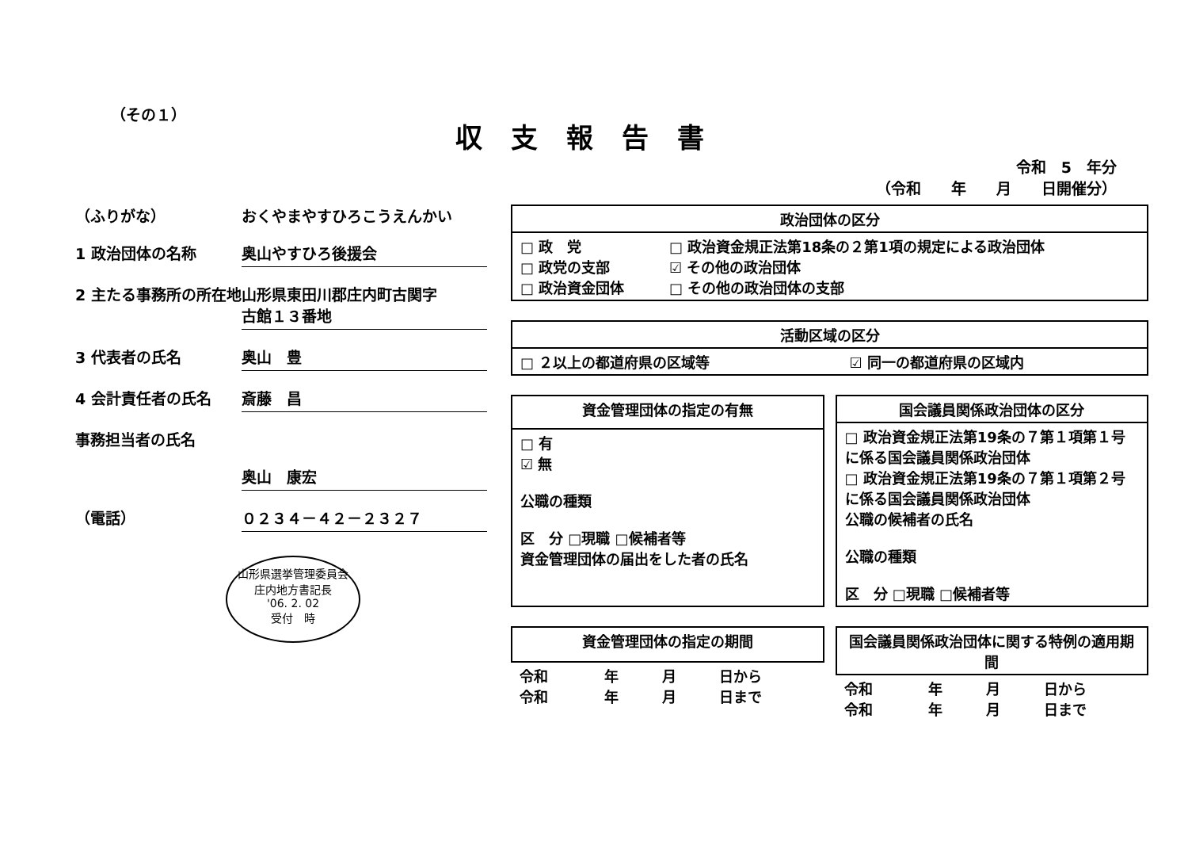（その１）
収支報告書
令和　5　年分
（令和　　年　　月　　日開催分）
（ふりがな） おくやまやすひろこうえんかい
1 政治団体の名称 奥山やすひろ後援会
2 主たる事務所の所在地
山形県東田川郡庄内町古関字
古館１３番地
3 代表者の氏名 奥山　豊
4 会計責任者の氏名 斎藤　昌
事務担当者の氏名
奥山　康宏
（電話） ０２３４－４２－２３２７
山形県選挙管理委員会
庄内地方書記長
'06. 2. 02
受付　時
| 政治団体の区分 | |
| --- | --- |
| □ 政 党 □ 政党の支部 □ 政治資金団体 | □ 政治資金規正法第18条の２第1項の規定による政治団体 ☑ その他の政治団体 □ その他の政治団体の支部 |
| 活動区域の区分 | |
| --- | --- |
| □ ２以上の都道府県の区域等 | ☑ 同一の都道府県の区域内 |
| 資金管理団体の指定の有無 |
| --- |
| □ 有 ☑ 無 公職の種類 区 分 □現職 □候補者等 資金管理団体の届出をした者の氏名 |
| 国会議員関係政治団体の区分 |
| --- |
| □ 政治資金規正法第19条の７第１項第１号に係る国会議員関係政治団体 □ 政治資金規正法第19条の７第１項第２号に係る国会議員関係政治団体 公職の候補者の氏名 公職の種類 区 分 □現職 □候補者等 |
| 資金管理団体の指定の期間 | | | |
| --- | --- | --- | --- |
| 令和 令和 | 年 年 | 月 月 | 日から 日まで |
| 国会議員関係政治団体に関する特例の適用期間 | | | |
| --- | --- | --- | --- |
| 令和 令和 | 年 年 | 月 月 | 日から 日まで |